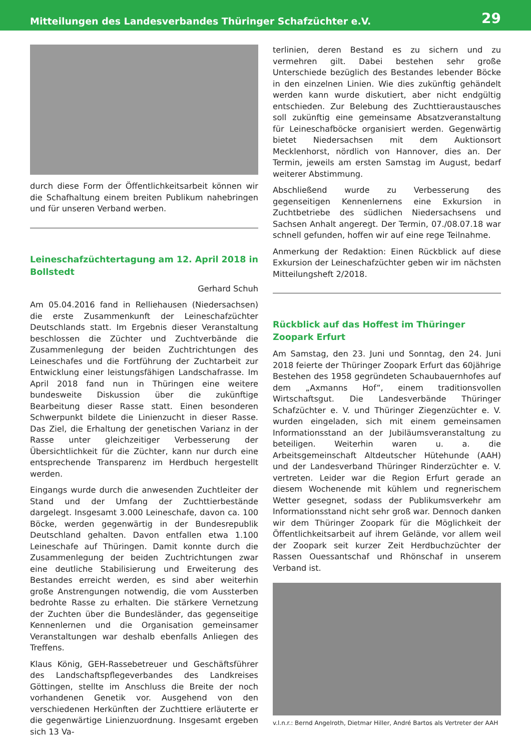Mitteilungen des Landesverbandes Thüringer Schafzüchter e.V. 29
durch diese Form der Öffentlichkeitsarbeit können wir die Schafhaltung einem breiten Publikum nahebringen und für unseren Verband werben.
Leineschafzüchtertagung am 12. April 2018 in Bollstedt
Gerhard Schuh
Am 05.04.2016 fand in Relliehausen (Niedersachsen) die erste Zusammenkunft der Leineschafzüchter Deutschlands statt. Im Ergebnis dieser Veranstaltung beschlossen die Züchter und Zuchtverbände die Zusammenlegung der beiden Zuchtrichtungen des Leineschafes und die Fortführung der Zuchtarbeit zur Entwicklung einer leistungsfähigen Landschafrasse. Im April 2018 fand nun in Thüringen eine weitere bundesweite Diskussion über die zukünftige Bearbeitung dieser Rasse statt. Einen besonderen Schwerpunkt bildete die Linienzucht in dieser Rasse. Das Ziel, die Erhaltung der genetischen Varianz in der Rasse unter gleichzeitiger Verbesserung der Übersichtlichkeit für die Züchter, kann nur durch eine entsprechende Transparenz im Herdbuch hergestellt werden.
Eingangs wurde durch die anwesenden Zuchtleiter der Stand und der Umfang der Zuchttierbestände dargelegt. Insgesamt 3.000 Leineschafe, davon ca. 100 Böcke, werden gegenwärtig in der Bundesrepublik Deutschland gehalten. Davon entfallen etwa 1.100 Leineschafe auf Thüringen. Damit konnte durch die Zusammenlegung der beiden Zuchtrichtungen zwar eine deutliche Stabilisierung und Erweiterung des Bestandes erreicht werden, es sind aber weiterhin große Anstrengungen notwendig, die vom Aussterben bedrohte Rasse zu erhalten. Die stärkere Vernetzung der Zuchten über die Bundesländer, das gegenseitige Kennenlernen und die Organisation gemeinsamer Veranstaltungen war deshalb ebenfalls Anliegen des Treffens.
Klaus König, GEH-Rassebetreuer und Geschäftsführer des Landschaftspflegeverbandes des Landkreises Göttingen, stellte im Anschluss die Breite der noch vorhandenen Genetik vor. Ausgehend von den verschiedenen Herkünften der Zuchttiere erläuterte er die gegenwärtige Linienzuordnung. Insgesamt ergeben sich 13 Va-
terlinien, deren Bestand es zu sichern und zu vermehren gilt. Dabei bestehen sehr große Unterschiede bezüglich des Bestandes lebender Böcke in den einzelnen Linien. Wie dies zukünftig gehändelt werden kann wurde diskutiert, aber nicht endgültig entschieden. Zur Belebung des Zuchttieraustausches soll zukünftig eine gemeinsame Absatzveranstaltung für Leineschafböcke organisiert werden. Gegenwärtig bietet Niedersachsen mit dem Auktionsort Mecklenhorst, nördlich von Hannover, dies an. Der Termin, jeweils am ersten Samstag im August, bedarf weiterer Abstimmung.
Abschließend wurde zu Verbesserung des gegenseitigen Kennenlernens eine Exkursion in Zuchtbetriebe des südlichen Niedersachsens und Sachsen Anhalt angeregt. Der Termin, 07./08.07.18 war schnell gefunden, hoffen wir auf eine rege Teilnahme.
Anmerkung der Redaktion: Einen Rückblick auf diese Exkursion der Leineschafzüchter geben wir im nächsten Mitteilungsheft 2/2018.
Rückblick auf das Hoffest im Thüringer Zoopark Erfurt
Am Samstag, den 23. Juni und Sonntag, den 24. Juni 2018 feierte der Thüringer Zoopark Erfurt das 60jährige Bestehen des 1958 gegründeten Schaubauernhofes auf dem „Axmanns Hof“, einem traditionsvollen Wirtschaftsgut. Die Landesverbände Thüringer Schafzüchter e. V. und Thüringer Ziegenzüchter e. V. wurden eingeladen, sich mit einem gemeinsamen Informationsstand an der Jubiläumsveranstaltung zu beteiligen. Weiterhin waren u. a. die Arbeitsgemeinschaft Altdeutscher Hütehunde (AAH) und der Landesverband Thüringer Rinderzüchter e. V. vertreten. Leider war die Region Erfurt gerade an diesem Wochenende mit kühlem und regnerischem Wetter gesegnet, sodass der Publikumsverkehr am Informationsstand nicht sehr groß war. Dennoch danken wir dem Thüringer Zoopark für die Möglichkeit der Öffentlichkeitsarbeit auf ihrem Gelände, vor allem weil der Zoopark seit kurzer Zeit Herdbuchzüchter der Rassen Ouessantschaf und Rhönschaf in unserem Verband ist.
v.l.n.r.: Bernd Angelroth, Dietmar Hiller, André Bartos als Vertreter der AAH